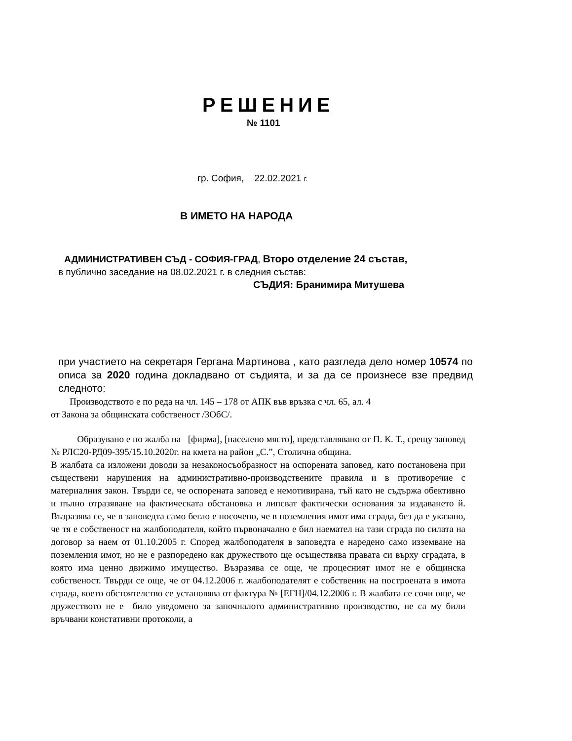РЕШЕНИЕ
№ 1101
гр. София, 22.02.2021 г.
В ИМЕТО НА НАРОДА
АДМИНИСТРАТИВЕН СЪД - СОФИЯ-ГРАД, Второ отделение 24 състав,
в публично заседание на 08.02.2021 г. в следния състав:
СЪДИЯ: Бранимира Митушева
при участието на секретаря Гергана Мартинова , като разгледа дело номер 10574 по описа за 2020 година докладвано от съдията, и за да се произнесе взе предвид следното:
Производството е по реда на чл. 145 – 178 от АПК във връзка с чл. 65, ал. 4
от Закона за общинската собственост /ЗОбС/.
Образувано е по жалба на [фирма], [населено място], представлявано от П. К. Т., срещу заповед № РЛС20-РД09-395/15.10.2020г. на кмета на район „С.”, Столична община.
В жалбата са изложени доводи за незаконосъобразност на оспорената заповед, като постановена при съществени нарушения на административно-производствените правила и в противоречие с материалния закон. Твърди се, че оспорената заповед е немотивирана, тъй като не съдържа обективно и пълно отразяване на фактическата обстановка и липсват фактически основания за издаването й. Възразява се, че в заповедта само бегло е посочено, че в поземления имот има сграда, без да е указано, че тя е собственост на жалбоподателя, който първоначално е бил наемател на тази сграда по силата на договор за наем от 01.10.2005 г. Според жалбоподателя в заповедта е наредено само изземване на поземления имот, но не е разпоредено как дружеството ще осъществява правата си върху сградата, в която има ценно движимо имущество. Възразява се още, че процесният имот не е общинска собственост. Твърди се още, че от 04.12.2006 г. жалбоподателят е собственик на построената в имота сграда, което обстоятелство се установява от фактура № [ЕГН]/04.12.2006 г. В жалбата се сочи още, че дружеството не е било уведомено за започналото административно производство, не са му били връчвани констативни протоколи, а